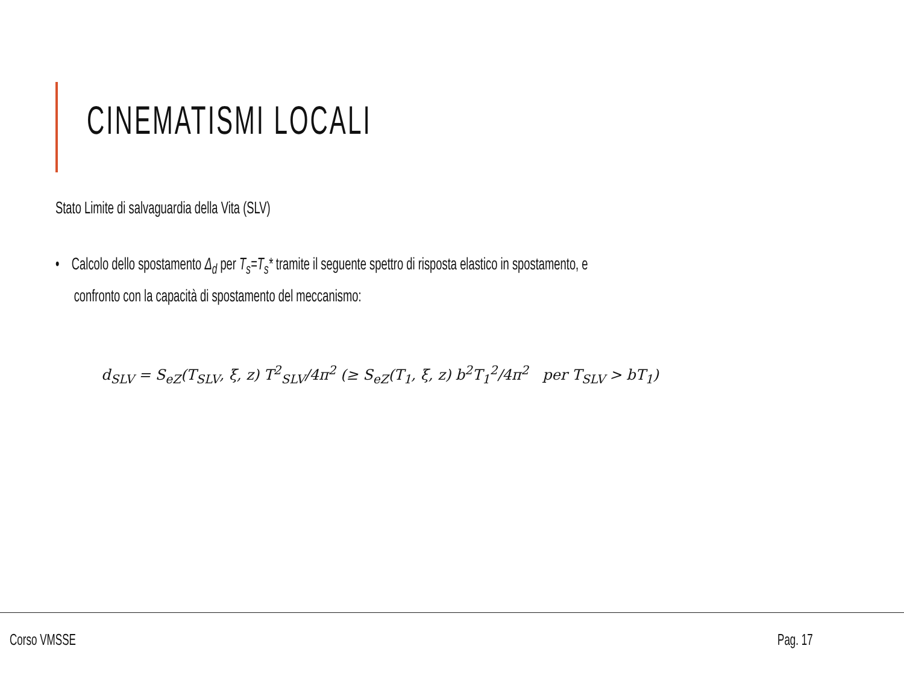CINEMATISMI LOCALI
Stato Limite di salvaguardia della Vita (SLV)
• Calcolo dello spostamento Δ<sub>d</sub> per T<sub>s</sub>=T<sub>s</sub>* tramite il seguente spettro di risposta elastico in spostamento, e
confronto con la capacità di spostamento del meccanismo:
d<sub>SLV</sub> = S<sub>eZ</sub>(T<sub>SLV</sub>, ξ, z) T<sup>2</sup><sub>SLV</sub>/4π<sup>2</sup> (≥ S<sub>eZ</sub>(T<sub>1</sub>, ξ, z) b<sup>2</sup>T<sub>1</sub><sup>2</sup>/4π<sup>2</sup> per T<sub>SLV</sub> > bT<sub>1</sub>)
Corso VMSSE Pag. 17